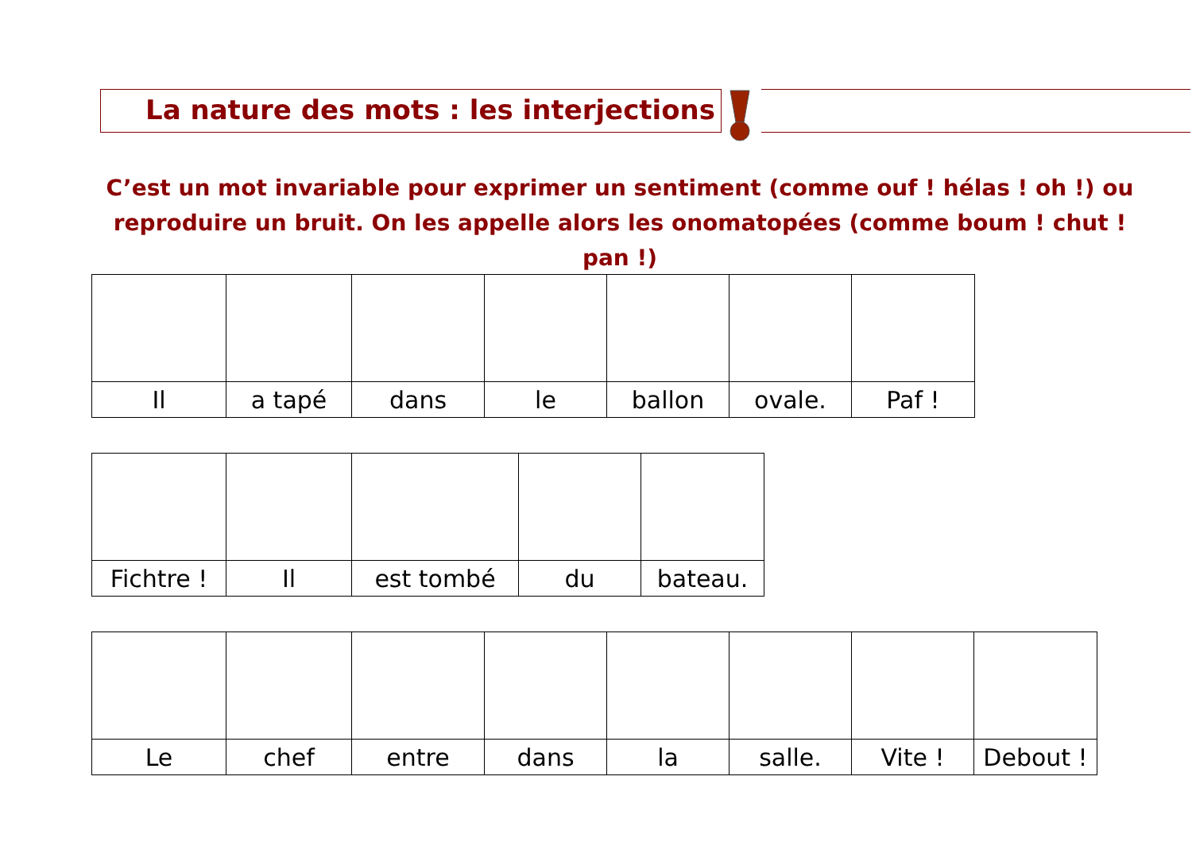La nature des mots : les interjections
C’est un mot invariable pour exprimer un sentiment (comme ouf ! hélas ! oh !) ou reproduire un bruit. On les appelle alors les onomatopées (comme boum ! chut ! pan !)
| Il | a tapé | dans | le | ballon | ovale. | Paf ! |
| Fichtre ! | Il | est tombé | du | bateau. |
| Le | chef | entre | dans | la | salle. | Vite ! | Debout ! |